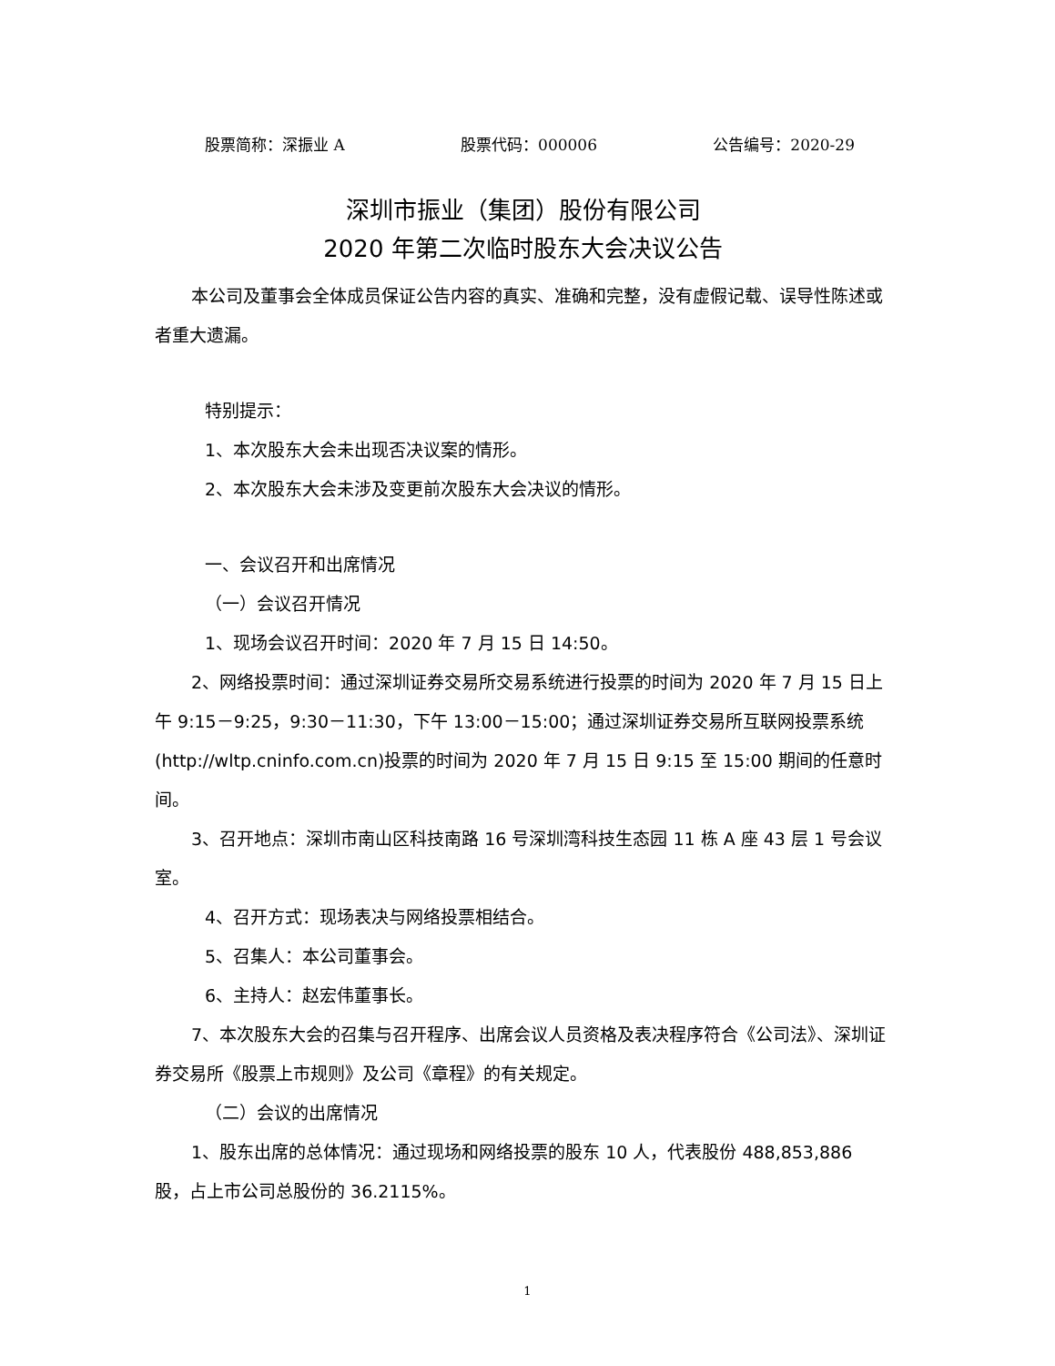股票简称：深振业 A 股票代码：000006 公告编号：2020-29
深圳市振业（集团）股份有限公司
2020 年第二次临时股东大会决议公告
本公司及董事会全体成员保证公告内容的真实、准确和完整，没有虚假记载、误导性陈述或者重大遗漏。
特别提示：
1、本次股东大会未出现否决议案的情形。
2、本次股东大会未涉及变更前次股东大会决议的情形。
一、会议召开和出席情况
（一）会议召开情况
1、现场会议召开时间：2020 年 7 月 15 日 14:50。
2、网络投票时间：通过深圳证券交易所交易系统进行投票的时间为 2020 年 7 月 15 日上午 9:15－9:25，9:30－11:30，下午 13:00－15:00；通过深圳证券交易所互联网投票系统(http://wltp.cninfo.com.cn)投票的时间为 2020 年 7 月 15 日 9:15 至 15:00 期间的任意时间。
3、召开地点：深圳市南山区科技南路 16 号深圳湾科技生态园 11 栋 A 座 43 层 1 号会议室。
4、召开方式：现场表决与网络投票相结合。
5、召集人：本公司董事会。
6、主持人：赵宏伟董事长。
7、本次股东大会的召集与召开程序、出席会议人员资格及表决程序符合《公司法》、深圳证券交易所《股票上市规则》及公司《章程》的有关规定。
（二）会议的出席情况
1、股东出席的总体情况：通过现场和网络投票的股东 10 人，代表股份 488,853,886 股，占上市公司总股份的 36.2115%。
1